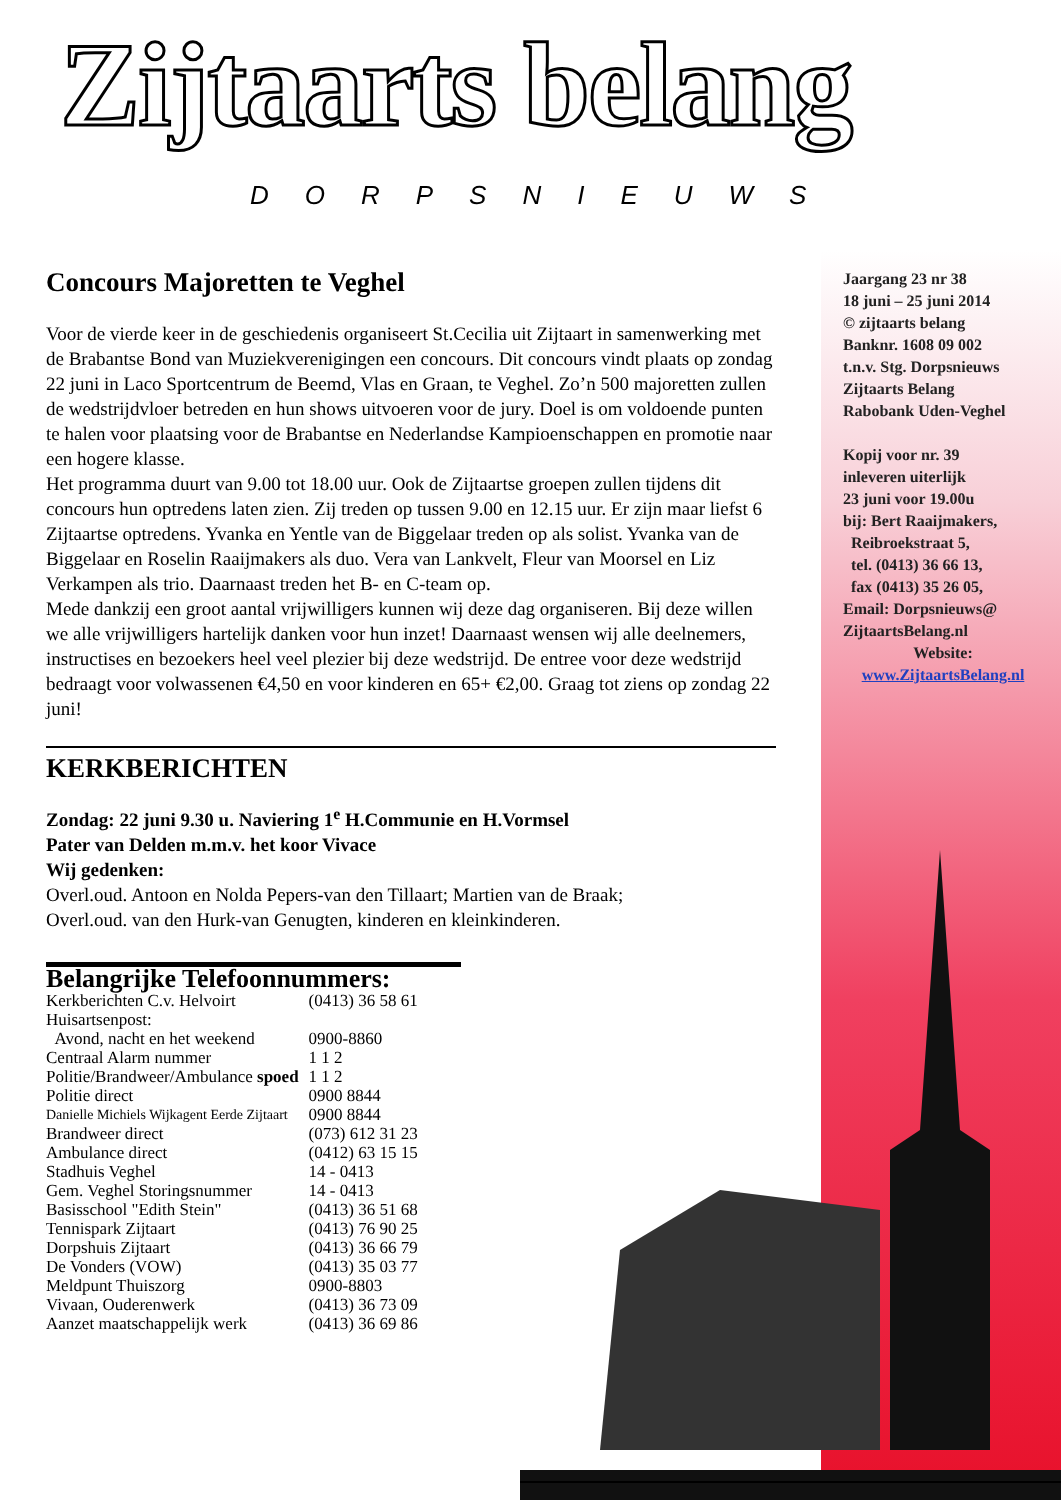Zijtaarts belang
DORPSNIEUWS
Concours Majoretten te Veghel
Voor de vierde keer in de geschiedenis organiseert St.Cecilia uit Zijtaart in samenwerking met de Brabantse Bond van Muziekverenigingen een concours. Dit concours vindt plaats op zondag 22 juni in Laco Sportcentrum de Beemd, Vlas en Graan, te Veghel. Zo’n 500 majoretten zullen de wedstrijdvloer betreden en hun shows uitvoeren voor de jury. Doel is om voldoende punten te halen voor plaatsing voor de Brabantse en Nederlandse Kampioenschappen en promotie naar een hogere klasse.
Het programma duurt van 9.00 tot 18.00 uur. Ook de Zijtaartse groepen zullen tijdens dit concours hun optredens laten zien. Zij treden op tussen 9.00 en 12.15 uur. Er zijn maar liefst 6 Zijtaartse optredens. Yvanka en Yentle van de Biggelaar treden op als solist. Yvanka van de Biggelaar en Roselin Raaijmakers als duo. Vera van Lankvelt, Fleur van Moorsel en Liz Verkampen als trio. Daarnaast treden het B- en C-team op.
Mede dankzij een groot aantal vrijwilligers kunnen wij deze dag organiseren. Bij deze willen we alle vrijwilligers hartelijk danken voor hun inzet! Daarnaast wensen wij alle deelnemers, instructises en bezoekers heel veel plezier bij deze wedstrijd. De entree voor deze wedstrijd bedraagt voor volwassenen €4,50 en voor kinderen en 65+ €2,00. Graag tot ziens op zondag 22 juni!
KERKBERICHTEN
Zondag: 22 juni 9.30 u. Naviering 1<sup>e</sup> H.Communie en H.Vormsel
Pater van Delden m.m.v. het koor Vivace
Wij gedenken:
Overl.oud. Antoon en Nolda Pepers-van den Tillaart; Martien van de Braak;
Overl.oud. van den Hurk-van Genugten, kinderen en kleinkinderen.
Belangrijke Telefoonnummers:
| Kerkberichten C.v. Helvoirt | (0413) 36 58 61 |
| Huisartsenpost: | |
| Avond, nacht en het weekend | 0900-8860 |
| Centraal Alarm nummer | 1 1 2 |
| Politie/Brandweer/Ambulance spoed | 1 1 2 |
| Politie direct | 0900 8844 |
| Danielle Michiels Wijkagent Eerde Zijtaart | 0900 8844 |
| Brandweer direct | (073) 612 31 23 |
| Ambulance direct | (0412) 63 15 15 |
| Stadhuis Veghel | 14 - 0413 |
| Gem. Veghel Storingsnummer | 14 - 0413 |
| Basisschool "Edith Stein" | (0413) 36 51 68 |
| Tennispark Zijtaart | (0413) 76 90 25 |
| Dorpshuis Zijtaart | (0413) 36 66 79 |
| De Vonders (VOW) | (0413) 35 03 77 |
| Meldpunt Thuiszorg | 0900-8803 |
| Vivaan, Ouderenwerk | (0413) 36 73 09 |
| Aanzet maatschappelijk werk | (0413) 36 69 86 |
Jaargang 23 nr 38
18 juni – 25 juni 2014
© zijtaarts belang
Banknr. 1608 09 002
t.n.v. Stg. Dorpsnieuws
Zijtaarts Belang
Rabobank Uden-Veghel
Kopij voor nr. 39
inleveren uiterlijk
23 juni voor 19.00u
bij: Bert Raaijmakers,
Reibroekstraat 5,
tel. (0413) 36 66 13,
fax (0413) 35 26 05,
Email: Dorpsnieuws@
ZijtaartsBelang.nl
Website:
www.ZijtaartsBelang.nl